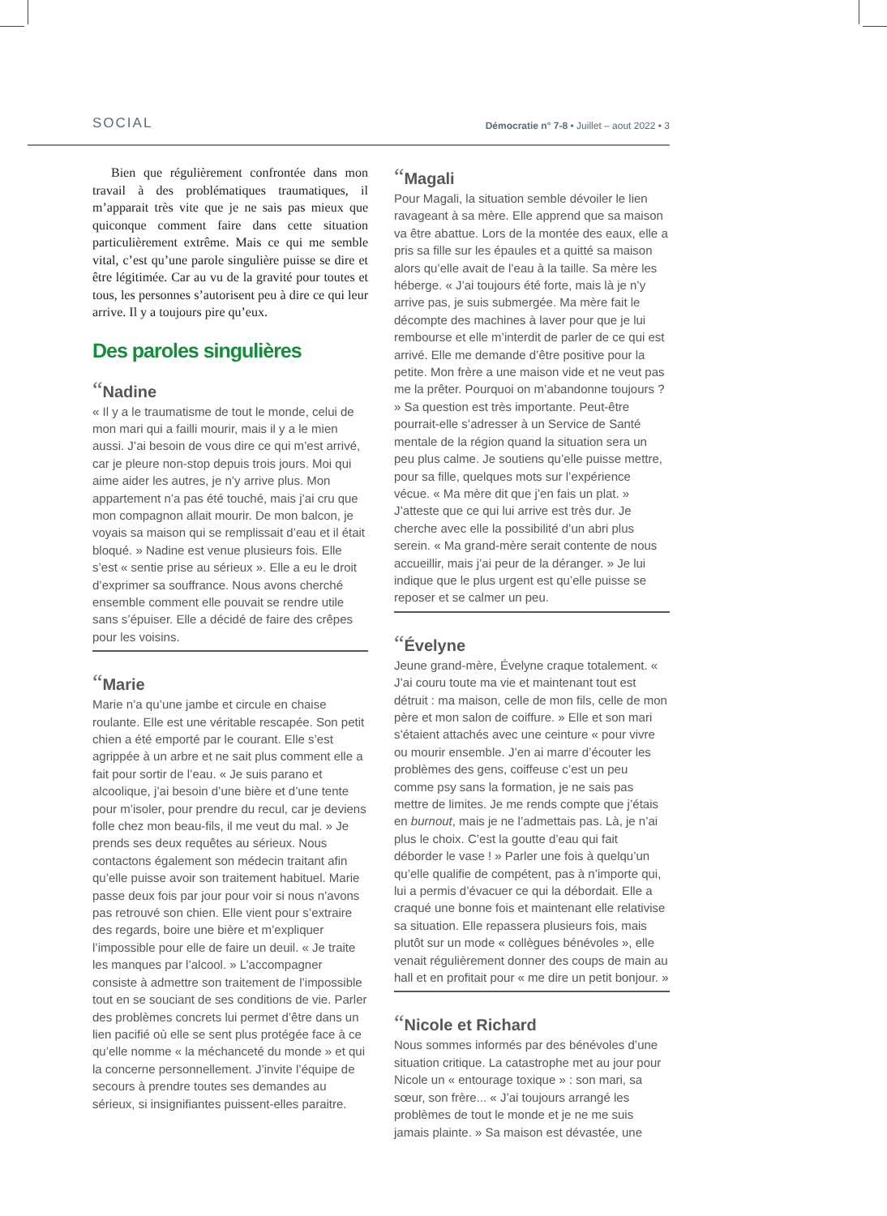SOCIAL
Démocratie n° 7-8 • Juillet – aout 2022 • 3
Bien que régulièrement confrontée dans mon travail à des problématiques traumatiques, il m’apparait très vite que je ne sais pas mieux que quiconque comment faire dans cette situation particulièrement extrême. Mais ce qui me semble vital, c’est qu’une parole singulière puisse se dire et être légitimée. Car au vu de la gravité pour toutes et tous, les personnes s’autorisent peu à dire ce qui leur arrive. Il y a toujours pire qu’eux.
Des paroles singulières
“Nadine
« Il y a le traumatisme de tout le monde, celui de mon mari qui a failli mourir, mais il y a le mien aussi. J’ai besoin de vous dire ce qui m’est arrivé, car je pleure non-stop depuis trois jours. Moi qui aime aider les autres, je n’y arrive plus. Mon appartement n’a pas été touché, mais j’ai cru que mon compagnon allait mourir. De mon balcon, je voyais sa maison qui se remplissait d’eau et il était bloqué. » Nadine est venue plusieurs fois. Elle s’est « sentie prise au sérieux ». Elle a eu le droit d’exprimer sa souffrance. Nous avons cherché ensemble comment elle pouvait se rendre utile sans s’épuiser. Elle a décidé de faire des crêpes pour les voisins.
“Marie
Marie n’a qu’une jambe et circule en chaise roulante. Elle est une véritable rescapée. Son petit chien a été emporté par le courant. Elle s’est agrippée à un arbre et ne sait plus comment elle a fait pour sortir de l’eau. « Je suis parano et alcoolique, j’ai besoin d’une bière et d’une tente pour m’isoler, pour prendre du recul, car je deviens folle chez mon beau-fils, il me veut du mal. » Je prends ses deux requêtes au sérieux. Nous contactons également son médecin traitant afin qu’elle puisse avoir son traitement habituel. Marie passe deux fois par jour pour voir si nous n’avons pas retrouvé son chien. Elle vient pour s’extraire des regards, boire une bière et m’expliquer l’impossible pour elle de faire un deuil. « Je traite les manques par l’alcool. » L’accompagner consiste à admettre son traitement de l’impossible tout en se souciant de ses conditions de vie. Parler des problèmes concrets lui permet d’être dans un lien pacifié où elle se sent plus protégée face à ce qu’elle nomme « la méchanceté du monde » et qui la concerne personnellement. J’invite l’équipe de secours à prendre toutes ses demandes au sérieux, si insignifiantes puissent-elles paraitre.
“Magali
Pour Magali, la situation semble dévoiler le lien ravageant à sa mère. Elle apprend que sa maison va être abattue. Lors de la montée des eaux, elle a pris sa fille sur les épaules et a quitté sa maison alors qu’elle avait de l’eau à la taille. Sa mère les héberge. « J’ai toujours été forte, mais là je n’y arrive pas, je suis submergée. Ma mère fait le décompte des machines à laver pour que je lui rembourse et elle m’interdit de parler de ce qui est arrivé. Elle me demande d’être positive pour la petite. Mon frère a une maison vide et ne veut pas me la prêter. Pourquoi on m’abandonne toujours ? » Sa question est très importante. Peut-être pourrait-elle s’adresser à un Service de Santé mentale de la région quand la situation sera un peu plus calme. Je soutiens qu’elle puisse mettre, pour sa fille, quelques mots sur l’expérience vécue. « Ma mère dit que j’en fais un plat. » J’atteste que ce qui lui arrive est très dur. Je cherche avec elle la possibilité d’un abri plus serein. « Ma grand-mère serait contente de nous accueillir, mais j’ai peur de la déranger. » Je lui indique que le plus urgent est qu’elle puisse se reposer et se calmer un peu.
“Évelyne
Jeune grand-mère, Évelyne craque totalement. « J’ai couru toute ma vie et maintenant tout est détruit : ma maison, celle de mon fils, celle de mon père et mon salon de coiffure. » Elle et son mari s’étaient attachés avec une ceinture « pour vivre ou mourir ensemble. J’en ai marre d’écouter les problèmes des gens, coiffeuse c’est un peu comme psy sans la formation, je ne sais pas mettre de limites. Je me rends compte que j’étais en burnout, mais je ne l’admettais pas. Là, je n’ai plus le choix. C’est la goutte d’eau qui fait déborder le vase ! » Parler une fois à quelqu’un qu’elle qualifie de compétent, pas à n’importe qui, lui a permis d’évacuer ce qui la débordait. Elle a craqué une bonne fois et maintenant elle relativise sa situation. Elle repassera plusieurs fois, mais plutôt sur un mode « collègues bénévoles », elle venait régulièrement donner des coups de main au hall et en profitait pour « me dire un petit bonjour. »
“Nicole et Richard
Nous sommes informés par des bénévoles d’une situation critique. La catastrophe met au jour pour Nicole un « entourage toxique » : son mari, sa sœur, son frère... « J’ai toujours arrangé les problèmes de tout le monde et je ne me suis jamais plainte. » Sa maison est dévastée, une